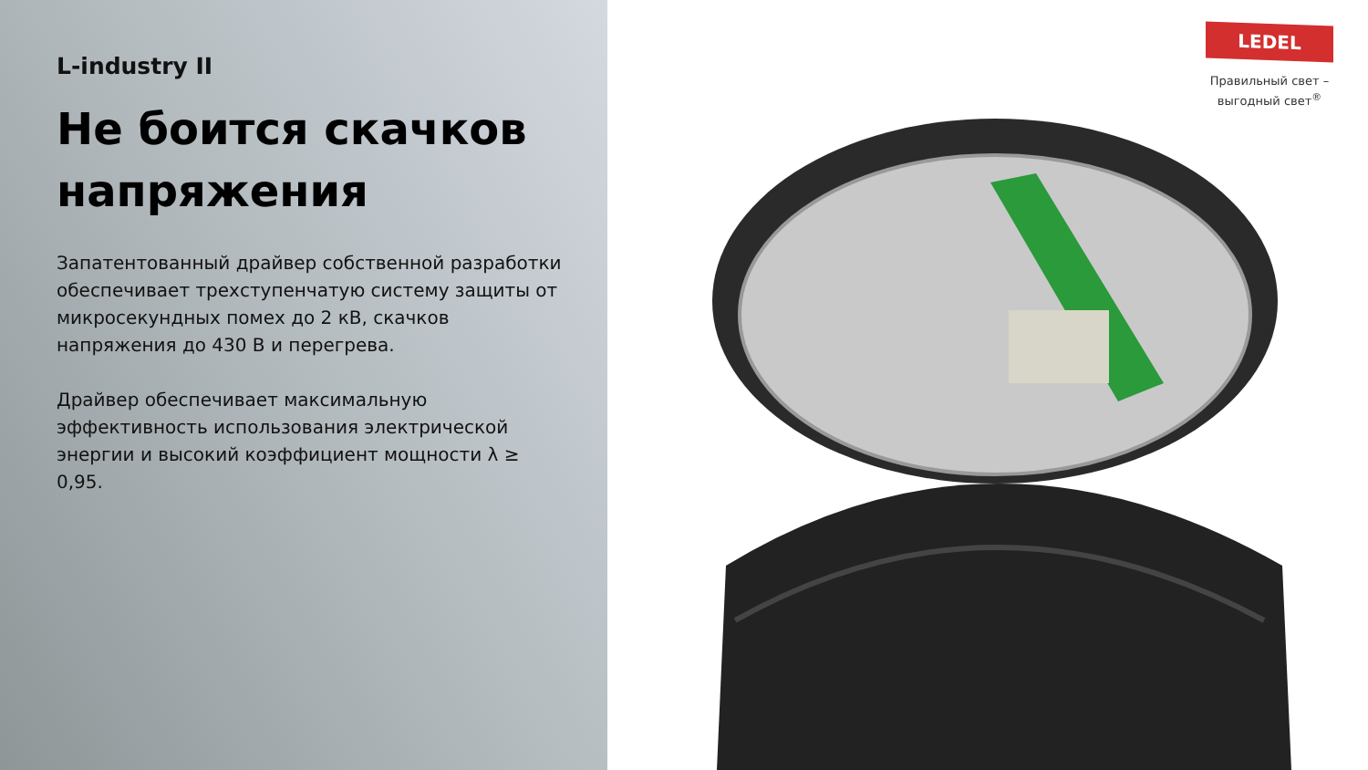L-industry II
Не боится скачков напряжения
Запатентованный драйвер собственной разработки обеспечивает трехступенчатую систему защиты от микросекундных помех до 2 кВ, скачков напряжения до 430 В и перегрева.
Драйвер обеспечивает максимальную эффективность использования электрической энергии и высокий коэффициент мощности λ ≥ 0,95.
LEDEL
Правильный свет –
выгодный свет<sup>®</sup>